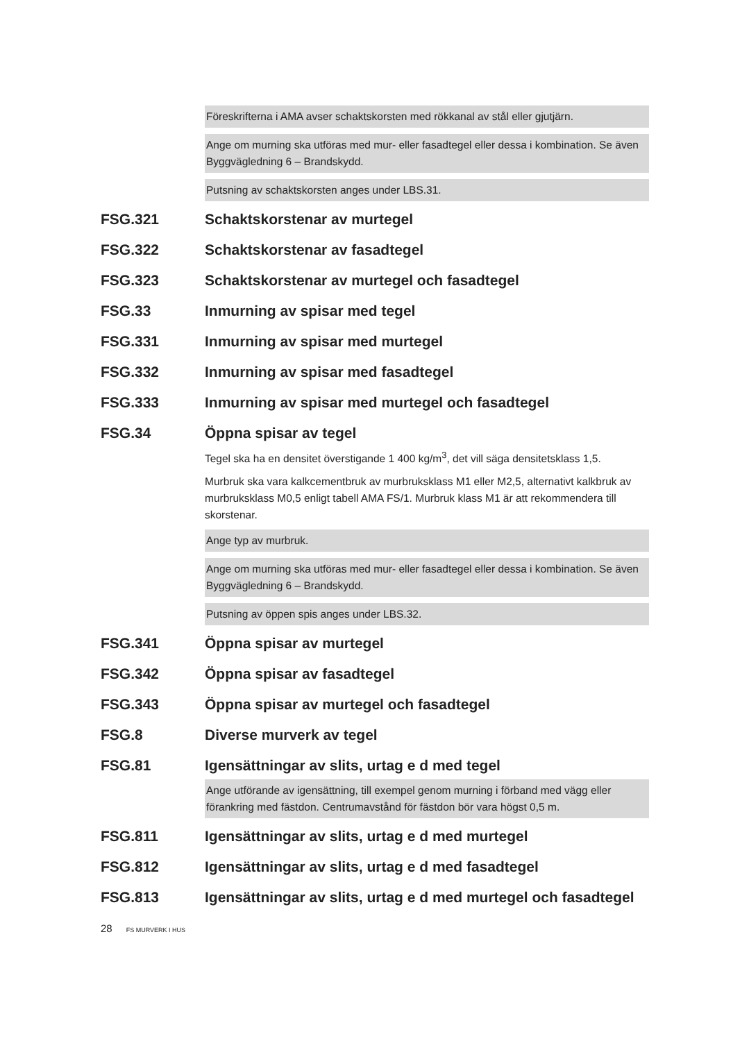Föreskrifterna i AMA avser schaktskorsten med rökkanal av stål eller gjutjärn.
Ange om murning ska utföras med mur- eller fasadtegel eller dessa i kombination. Se även Byggvägledning 6 – Brandskydd.
Putsning av schaktskorsten anges under LBS.31.
FSG.321 Schaktskorstenar av murtegel
FSG.322 Schaktskorstenar av fasadtegel
FSG.323 Schaktskorstenar av murtegel och fasadtegel
FSG.33 Inmurning av spisar med tegel
FSG.331 Inmurning av spisar med murtegel
FSG.332 Inmurning av spisar med fasadtegel
FSG.333 Inmurning av spisar med murtegel och fasadtegel
FSG.34 Öppna spisar av tegel
Tegel ska ha en densitet överstigande 1 400 kg/m<sup>3</sup>, det vill säga densitetsklass 1,5.
Murbruk ska vara kalkcementbruk av murbruksklass M1 eller M2,5, alternativt kalkbruk av murbruksklass M0,5 enligt tabell AMA FS/1. Murbruk klass M1 är att rekommendera till skorstenar.
Ange typ av murbruk.
Ange om murning ska utföras med mur- eller fasadtegel eller dessa i kombination. Se även Byggvägledning 6 – Brandskydd.
Putsning av öppen spis anges under LBS.32.
FSG.341 Öppna spisar av murtegel
FSG.342 Öppna spisar av fasadtegel
FSG.343 Öppna spisar av murtegel och fasadtegel
FSG.8 Diverse murverk av tegel
FSG.81 Igensättningar av slits, urtag e d med tegel
Ange utförande av igensättning, till exempel genom murning i förband med vägg eller förankring med fästdon. Centrumavstånd för fästdon bör vara högst 0,5 m.
FSG.811 Igensättningar av slits, urtag e d med murtegel
FSG.812 Igensättningar av slits, urtag e d med fasadtegel
FSG.813 Igensättningar av slits, urtag e d med murtegel och fasadtegel
28 FS MURVERK I HUS